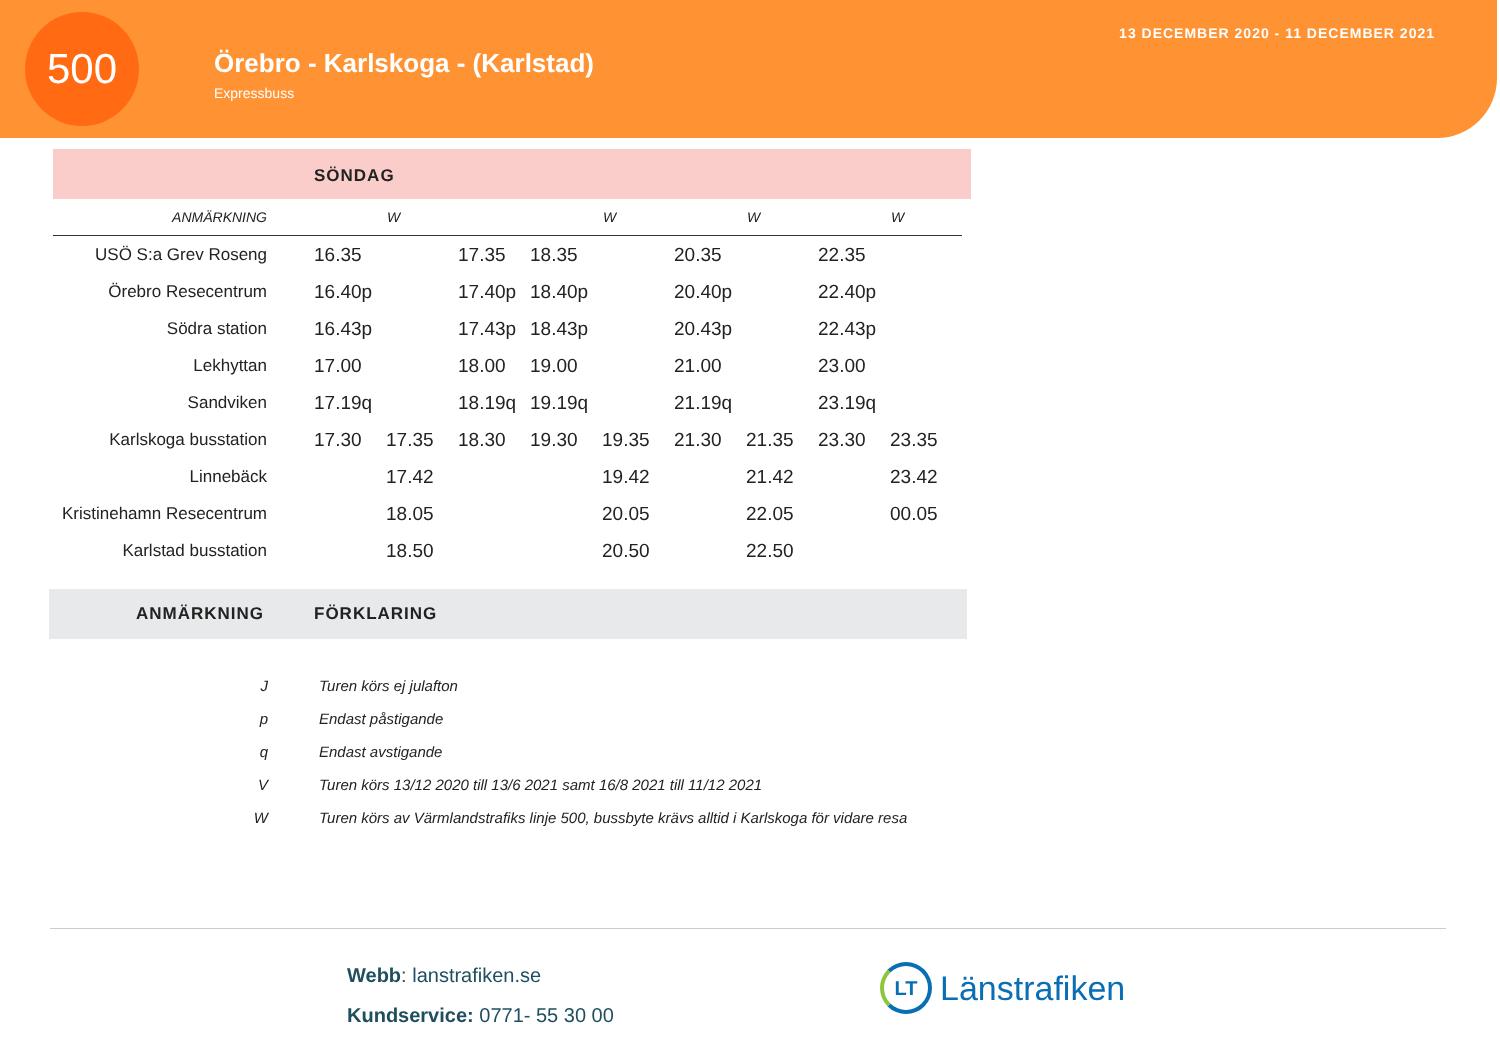500
Örebro - Karlskoga - (Karlstad)
Expressbuss
13 DECEMBER 2020 - 11 DECEMBER 2021
SÖNDAG
| ANMÄRKNING | | W | | | W | | W | | W |
| --- | --- | --- | --- | --- | --- | --- | --- | --- | --- |
| USÖ S:a Grev Roseng | 16.35 | | 17.35 | 18.35 | | 20.35 | | 22.35 | |
| Örebro Resecentrum | 16.40p | | 17.40p | 18.40p | | 20.40p | | 22.40p | |
| Södra station | 16.43p | | 17.43p | 18.43p | | 20.43p | | 22.43p | |
| Lekhyttan | 17.00 | | 18.00 | 19.00 | | 21.00 | | 23.00 | |
| Sandviken | 17.19q | | 18.19q | 19.19q | | 21.19q | | 23.19q | |
| Karlskoga busstation | 17.30 | 17.35 | 18.30 | 19.30 | 19.35 | 21.30 | 21.35 | 23.30 | 23.35 |
| Linnebäck | | 17.42 | | | 19.42 | | 21.42 | | 23.42 |
| Kristinehamn Resecentrum | | 18.05 | | | 20.05 | | 22.05 | | 00.05 |
| Karlstad busstation | | 18.50 | | | 20.50 | | 22.50 | | |
ANMÄRKNING FÖRKLARING
| J | Turen körs ej julafton |
| p | Endast påstigande |
| q | Endast avstigande |
| V | Turen körs 13/12 2020 till 13/6 2021 samt 16/8 2021 till 11/12 2021 |
| W | Turen körs av Värmlandstrafiks linje 500, bussbyte krävs alltid i Karlskoga för vidare resa |
Webb: lanstrafiken.se
Kundservice: 0771- 55 30 00
LT
Länstrafiken